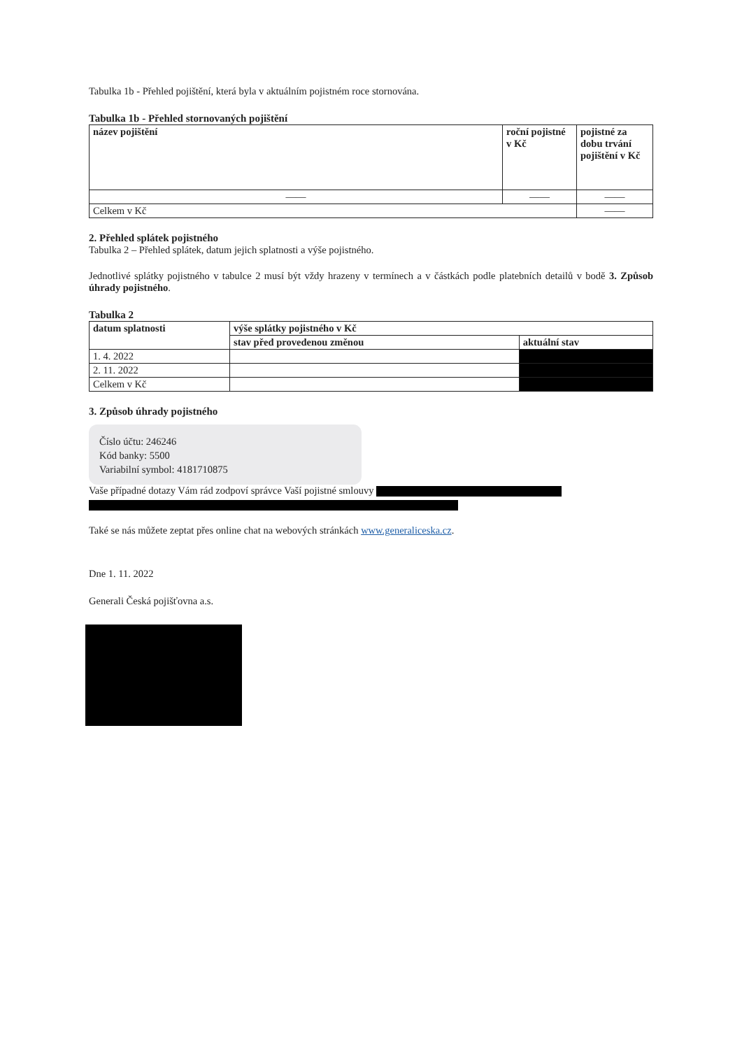Tabulka 1b - Přehled pojištění, která byla v aktuálním pojistném roce stornována.
Tabulka 1b - Přehled stornovaných pojištění
| název pojištění | roční pojistné v Kč | pojistné za dobu trvání pojištění v Kč |
| --- | --- | --- |
| —— | —— | —— |
| Celkem v Kč | | —— |
2. Přehled splátek pojistného
Tabulka 2 – Přehled splátek, datum jejich splatnosti a výše pojistného.
Jednotlivé splátky pojistného v tabulce 2 musí být vždy hrazeny v termínech a v částkách podle platebních detailů v bodě 3. Způsob úhrady pojistného.
Tabulka 2
| datum splatnosti | výše splátky pojistného v Kč | |
| --- | --- | --- |
| | stav před provedenou změnou | aktuální stav |
| 1. 4. 2022 | | |
| 2. 11. 2022 | | |
| Celkem v Kč | | |
3. Způsob úhrady pojistného
Číslo účtu: 246246
Kód banky: 5500
Variabilní symbol: 4181710875
Vaše případné dotazy Vám rád zodpoví správce Vaší pojistné smlouvy
Také se nás můžete zeptat přes online chat na webových stránkách www.generaliceska.cz.
Dne 1. 11. 2022
Generali Česká pojišťovna a.s.